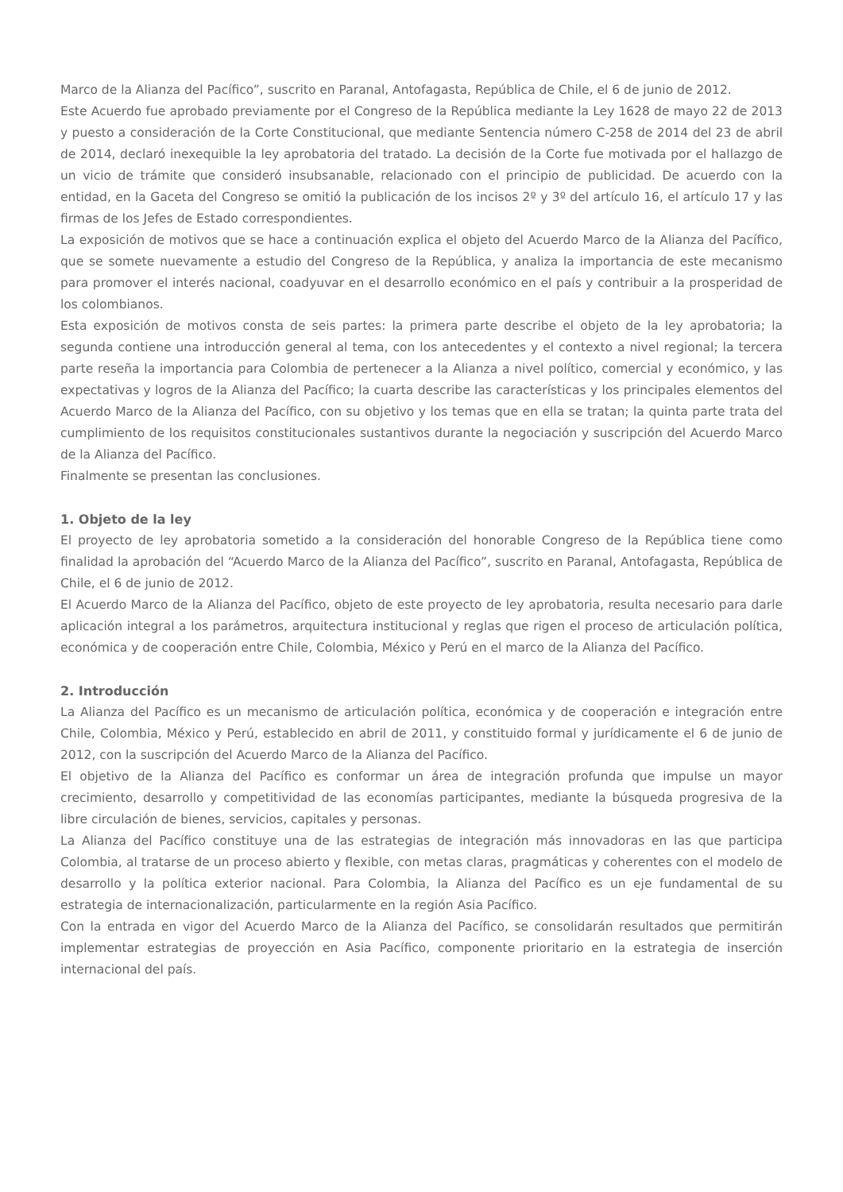Marco de la Alianza del Pacífico”, suscrito en Paranal, Antofagasta, República de Chile, el 6 de junio de 2012.
Este Acuerdo fue aprobado previamente por el Congreso de la República mediante la Ley 1628 de mayo 22 de 2013 y puesto a consideración de la Corte Constitucional, que mediante Sentencia número C-258 de 2014 del 23 de abril de 2014, declaró inexequible la ley aprobatoria del tratado. La decisión de la Corte fue motivada por el hallazgo de un vicio de trámite que consideró insubsanable, relacionado con el principio de publicidad. De acuerdo con la entidad, en la Gaceta del Congreso se omitió la publicación de los incisos 2º y 3º del artículo 16, el artículo 17 y las firmas de los Jefes de Estado correspondientes.
La exposición de motivos que se hace a continuación explica el objeto del Acuerdo Marco de la Alianza del Pacífico, que se somete nuevamente a estudio del Congreso de la República, y analiza la importancia de este mecanismo para promover el interés nacional, coadyuvar en el desarrollo económico en el país y contribuir a la prosperidad de los colombianos.
Esta exposición de motivos consta de seis partes: la primera parte describe el objeto de la ley aprobatoria; la segunda contiene una introducción general al tema, con los antecedentes y el contexto a nivel regional; la tercera parte reseña la importancia para Colombia de pertenecer a la Alianza a nivel político, comercial y económico, y las expectativas y logros de la Alianza del Pacífico; la cuarta describe las características y los principales elementos del Acuerdo Marco de la Alianza del Pacífico, con su objetivo y los temas que en ella se tratan; la quinta parte trata del cumplimiento de los requisitos constitucionales sustantivos durante la negociación y suscripción del Acuerdo Marco de la Alianza del Pacífico.
Finalmente se presentan las conclusiones.
1. Objeto de la ley
El proyecto de ley aprobatoria sometido a la consideración del honorable Congreso de la República tiene como finalidad la aprobación del “Acuerdo Marco de la Alianza del Pacífico”, suscrito en Paranal, Antofagasta, República de Chile, el 6 de junio de 2012.
El Acuerdo Marco de la Alianza del Pacífico, objeto de este proyecto de ley aprobatoria, resulta necesario para darle aplicación integral a los parámetros, arquitectura institucional y reglas que rigen el proceso de articulación política, económica y de cooperación entre Chile, Colombia, México y Perú en el marco de la Alianza del Pacífico.
2. Introducción
La Alianza del Pacífico es un mecanismo de articulación política, económica y de cooperación e integración entre Chile, Colombia, México y Perú, establecido en abril de 2011, y constituido formal y jurídicamente el 6 de junio de 2012, con la suscripción del Acuerdo Marco de la Alianza del Pacífico.
El objetivo de la Alianza del Pacífico es conformar un área de integración profunda que impulse un mayor crecimiento, desarrollo y competitividad de las economías participantes, mediante la búsqueda progresiva de la libre circulación de bienes, servicios, capitales y personas.
La Alianza del Pacífico constituye una de las estrategias de integración más innovadoras en las que participa Colombia, al tratarse de un proceso abierto y flexible, con metas claras, pragmáticas y coherentes con el modelo de desarrollo y la política exterior nacional. Para Colombia, la Alianza del Pacífico es un eje fundamental de su estrategia de internacionalización, particularmente en la región Asia Pacífico.
Con la entrada en vigor del Acuerdo Marco de la Alianza del Pacífico, se consolidarán resultados que permitirán implementar estrategias de proyección en Asia Pacífico, componente prioritario en la estrategia de inserción internacional del país.